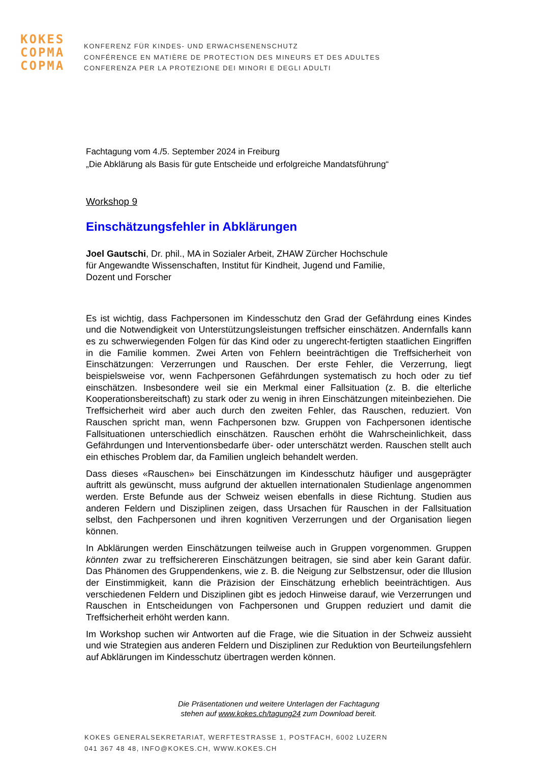KOKES
COPMA
COPMA
KONFERENZ FÜR KINDES- UND ERWACHSENENSCHUTZ
CONFÉRENCE EN MATIÈRE DE PROTECTION DES MINEURS ET DES ADULTES
CONFERENZA PER LA PROTEZIONE DEI MINORI E DEGLI ADULTI
Fachtagung vom 4./5. September 2024 in Freiburg
„Die Abklärung als Basis für gute Entscheide und erfolgreiche Mandatsführung“
Workshop 9
Einschätzungsfehler in Abklärungen
Joel Gautschi, Dr. phil., MA in Sozialer Arbeit, ZHAW Zürcher Hochschule
für Angewandte Wissenschaften, Institut für Kindheit, Jugend und Familie,
Dozent und Forscher
Es ist wichtig, dass Fachpersonen im Kindesschutz den Grad der Gefährdung eines Kindes und die Notwendigkeit von Unterstützungsleistungen treffsicher einschätzen. Andernfalls kann es zu schwerwiegenden Folgen für das Kind oder zu ungerecht-fertigten staatlichen Eingriffen in die Familie kommen. Zwei Arten von Fehlern beeinträchtigen die Treffsicherheit von Einschätzungen: Verzerrungen und Rauschen. Der erste Fehler, die Verzerrung, liegt beispielsweise vor, wenn Fachpersonen Gefährdungen systematisch zu hoch oder zu tief einschätzen. Insbesondere weil sie ein Merkmal einer Fallsituation (z. B. die elterliche Kooperationsbereitschaft) zu stark oder zu wenig in ihren Einschätzungen miteinbeziehen. Die Treffsicherheit wird aber auch durch den zweiten Fehler, das Rauschen, reduziert. Von Rauschen spricht man, wenn Fachpersonen bzw. Gruppen von Fachpersonen identische Fallsituationen unterschiedlich einschätzen. Rauschen erhöht die Wahrscheinlichkeit, dass Gefährdungen und Interventionsbedarfe über- oder unterschätzt werden. Rauschen stellt auch ein ethisches Problem dar, da Familien ungleich behandelt werden.
Dass dieses «Rauschen» bei Einschätzungen im Kindesschutz häufiger und ausgeprägter auftritt als gewünscht, muss aufgrund der aktuellen internationalen Studienlage angenommen werden. Erste Befunde aus der Schweiz weisen ebenfalls in diese Richtung. Studien aus anderen Feldern und Disziplinen zeigen, dass Ursachen für Rauschen in der Fallsituation selbst, den Fachpersonen und ihren kognitiven Verzerrungen und der Organisation liegen können.
In Abklärungen werden Einschätzungen teilweise auch in Gruppen vorgenommen. Gruppen könnten zwar zu treffsichereren Einschätzungen beitragen, sie sind aber kein Garant dafür. Das Phänomen des Gruppendenkens, wie z. B. die Neigung zur Selbstzensur, oder die Illusion der Einstimmigkeit, kann die Präzision der Einschätzung erheblich beeinträchtigen. Aus verschiedenen Feldern und Disziplinen gibt es jedoch Hinweise darauf, wie Verzerrungen und Rauschen in Entscheidungen von Fachpersonen und Gruppen reduziert und damit die Treffsicherheit erhöht werden kann.
Im Workshop suchen wir Antworten auf die Frage, wie die Situation in der Schweiz aussieht und wie Strategien aus anderen Feldern und Disziplinen zur Reduktion von Beurteilungsfehlern auf Abklärungen im Kindesschutz übertragen werden können.
Die Präsentationen und weitere Unterlagen der Fachtagung
stehen auf www.kokes.ch/tagung24 zum Download bereit.
KOKES GENERALSEKRETARIAT, WERFTESTRASSE 1, POSTFACH, 6002 LUZERN
041 367 48 48, INFO@KOKES.CH, WWW.KOKES.CH